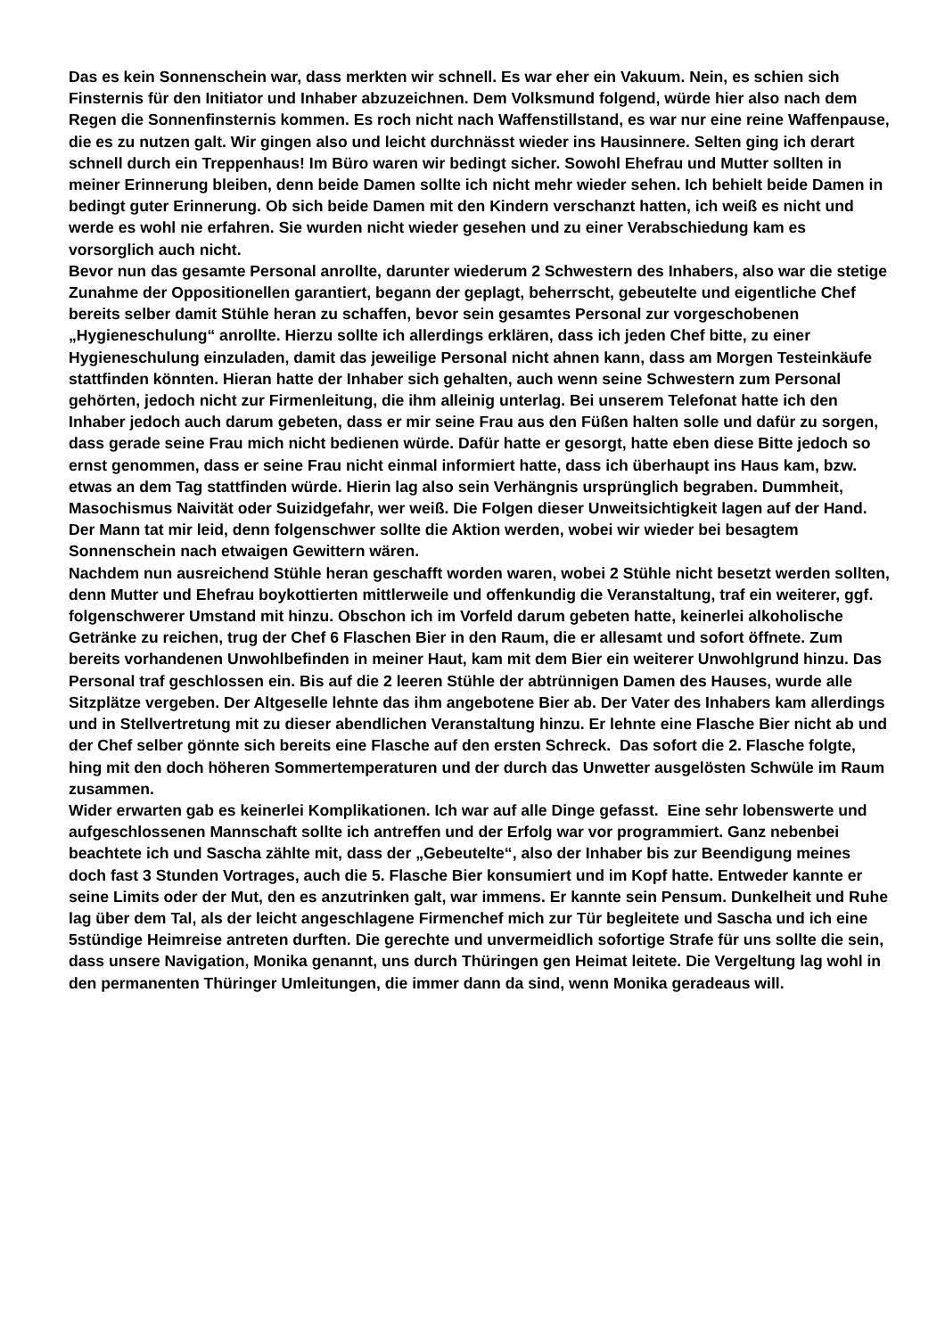Das es kein Sonnenschein war, dass merkten wir schnell. Es war eher ein Vakuum. Nein, es schien sich Finsternis für den Initiator und Inhaber abzuzeichnen. Dem Volksmund folgend, würde hier also nach dem Regen die Sonnenfinsternis kommen. Es roch nicht nach Waffenstillstand, es war nur eine reine Waffenpause, die es zu nutzen galt. Wir gingen also und leicht durchnässt wieder ins Hausinnere. Selten ging ich derart schnell durch ein Treppenhaus! Im Büro waren wir bedingt sicher. Sowohl Ehefrau und Mutter sollten in meiner Erinnerung bleiben, denn beide Damen sollte ich nicht mehr wieder sehen. Ich behielt beide Damen in bedingt guter Erinnerung. Ob sich beide Damen mit den Kindern verschanzt hatten, ich weiß es nicht und werde es wohl nie erfahren. Sie wurden nicht wieder gesehen und zu einer Verabschiedung kam es vorsorglich auch nicht.
Bevor nun das gesamte Personal anrollte, darunter wiederum 2 Schwestern des Inhabers, also war die stetige Zunahme der Oppositionellen garantiert, begann der geplagt, beherrscht, gebeutelte und eigentliche Chef bereits selber damit Stühle heran zu schaffen, bevor sein gesamtes Personal zur vorgeschobenen „Hygieneschulung“ anrollte. Hierzu sollte ich allerdings erklären, dass ich jeden Chef bitte, zu einer Hygieneschulung einzuladen, damit das jeweilige Personal nicht ahnen kann, dass am Morgen Testeinkäufe stattfinden könnten. Hieran hatte der Inhaber sich gehalten, auch wenn seine Schwestern zum Personal gehörten, jedoch nicht zur Firmenleitung, die ihm alleinig unterlag. Bei unserem Telefonat hatte ich den Inhaber jedoch auch darum gebeten, dass er mir seine Frau aus den Füßen halten solle und dafür zu sorgen, dass gerade seine Frau mich nicht bedienen würde. Dafür hatte er gesorgt, hatte eben diese Bitte jedoch so ernst genommen, dass er seine Frau nicht einmal informiert hatte, dass ich überhaupt ins Haus kam, bzw. etwas an dem Tag stattfinden würde. Hierin lag also sein Verhängnis ursprünglich begraben. Dummheit, Masochismus Naivität oder Suizidgefahr, wer weiß. Die Folgen dieser Unweitsichtigkeit lagen auf der Hand. Der Mann tat mir leid, denn folgenschwer sollte die Aktion werden, wobei wir wieder bei besagtem Sonnenschein nach etwaigen Gewittern wären.
Nachdem nun ausreichend Stühle heran geschafft worden waren, wobei 2 Stühle nicht besetzt werden sollten, denn Mutter und Ehefrau boykottierten mittlerweile und offenkundig die Veranstaltung, traf ein weiterer, ggf. folgenschwerer Umstand mit hinzu. Obschon ich im Vorfeld darum gebeten hatte, keinerlei alkoholische Getränke zu reichen, trug der Chef 6 Flaschen Bier in den Raum, die er allesamt und sofort öffnete. Zum bereits vorhandenen Unwohlbefinden in meiner Haut, kam mit dem Bier ein weiterer Unwohlgrund hinzu. Das Personal traf geschlossen ein. Bis auf die 2 leeren Stühle der abtrünnigen Damen des Hauses, wurde alle Sitzplätze vergeben. Der Altgeselle lehnte das ihm angebotene Bier ab. Der Vater des Inhabers kam allerdings und in Stellvertretung mit zu dieser abendlichen Veranstaltung hinzu. Er lehnte eine Flasche Bier nicht ab und der Chef selber gönnte sich bereits eine Flasche auf den ersten Schreck. Das sofort die 2. Flasche folgte, hing mit den doch höheren Sommertemperaturen und der durch das Unwetter ausgelösten Schwüle im Raum zusammen.
Wider erwarten gab es keinerlei Komplikationen. Ich war auf alle Dinge gefasst. Eine sehr lobenswerte und aufgeschlossenen Mannschaft sollte ich antreffen und der Erfolg war vor programmiert. Ganz nebenbei beachtete ich und Sascha zählte mit, dass der „Gebeutelte“, also der Inhaber bis zur Beendigung meines doch fast 3 Stunden Vortrages, auch die 5. Flasche Bier konsumiert und im Kopf hatte. Entweder kannte er seine Limits oder der Mut, den es anzutrinken galt, war immens. Er kannte sein Pensum. Dunkelheit und Ruhe lag über dem Tal, als der leicht angeschlagene Firmenchef mich zur Tür begleitete und Sascha und ich eine 5stündige Heimreise antreten durften. Die gerechte und unvermeidlich sofortige Strafe für uns sollte die sein, dass unsere Navigation, Monika genannt, uns durch Thüringen gen Heimat leitete. Die Vergeltung lag wohl in den permanenten Thüringer Umleitungen, die immer dann da sind, wenn Monika geradeaus will.